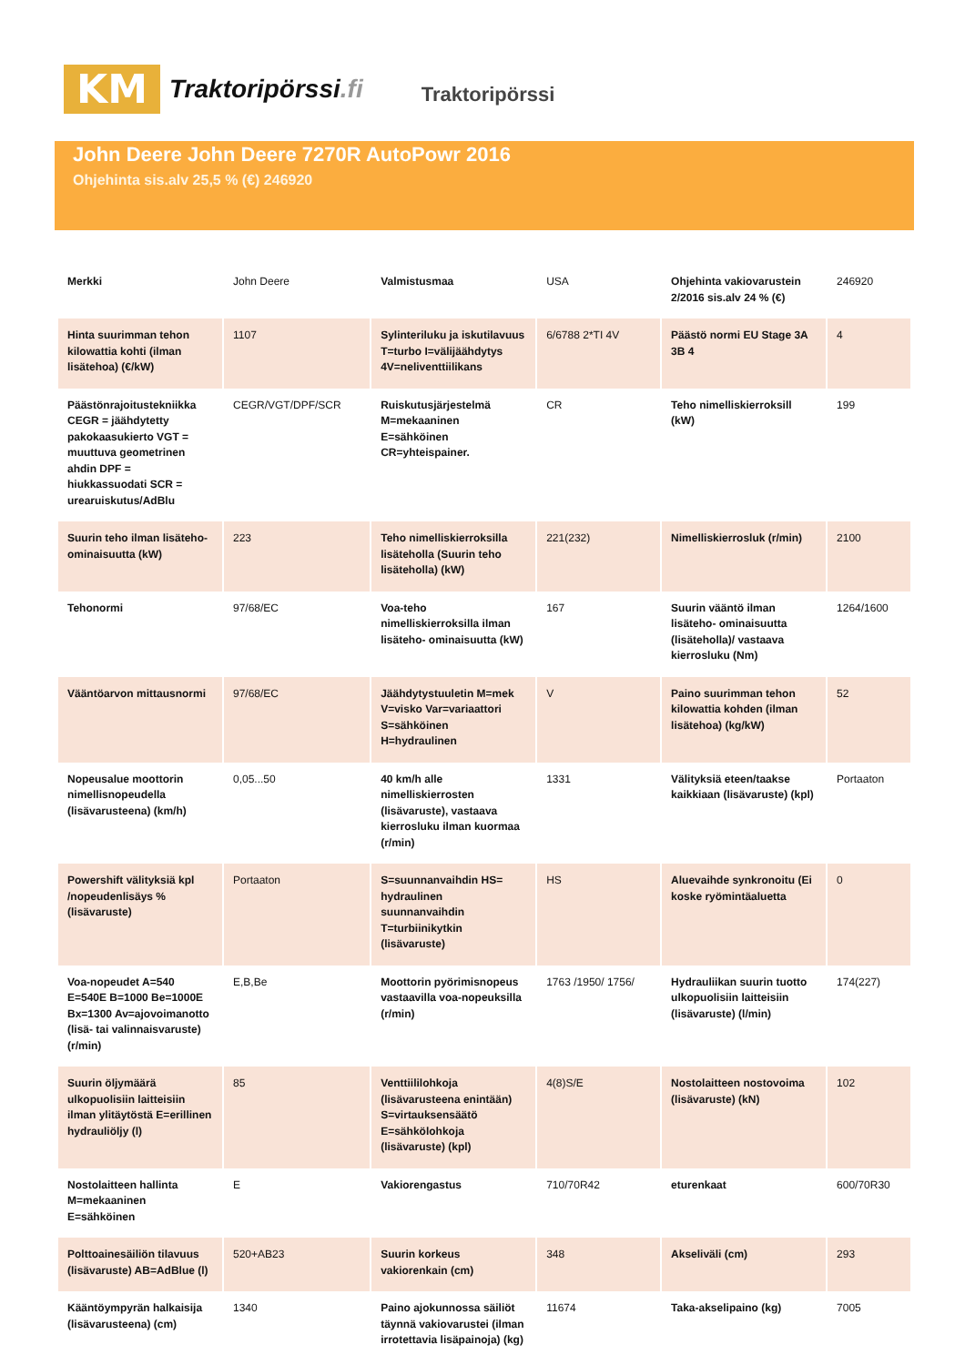KM
Traktoripörssi.fi
Traktoripörssi
John Deere John Deere 7270R AutoPowr 2016
Ohjehinta sis.alv 25,5 % (€) 246920
| Merkki | John Deere | Valmistusmaa | USA | Ohjehinta vakiovarustein 2/2016 sis.alv 24 % (€) | 246920 |
| Hinta suurimman tehon kilowattia kohti (ilman lisätehoa) (€/kW) | 1107 | Sylinteriluku ja iskutilavuus T=turbo I=välijäähdytys 4V=neliventtiilikans | 6/6788 2*TI 4V | Päästö normi EU Stage 3A 3B 4 | 4 |
| Päästönrajoitustekniikka CEGR = jäähdytetty pakokaasukierto VGT = muuttuva geometrinen ahdin DPF = hiukkassuodati SCR = urearuiskutus/AdBlu | CEGR/VGT/DPF/SCR | Ruiskutusjärjestelmä M=mekaaninen E=sähköinen CR=yhteispainer. | CR | Teho nimelliskierroksill (kW) | 199 |
| Suurin teho ilman lisäteho-ominaisuutta (kW) | 223 | Teho nimelliskierroksilla lisäteholla (Suurin teho lisäteholla) (kW) | 221(232) | Nimelliskierrosluk (r/min) | 2100 |
| Tehonormi | 97/68/EC | Voa-teho nimelliskierroksilla ilman lisäteho- ominaisuutta (kW) | 167 | Suurin vääntö ilman lisäteho- ominaisuutta (lisäteholla)/ vastaava kierrosluku (Nm) | 1264/1600 |
| Vääntöarvon mittausnormi | 97/68/EC | Jäähdytystuuletin M=mek V=visko Var=variaattori S=sähköinen H=hydraulinen | V | Paino suurimman tehon kilowattia kohden (ilman lisätehoa) (kg/kW) | 52 |
| Nopeusalue moottorin nimellisnopeudella (lisävarusteena) (km/h) | 0,05...50 | 40 km/h alle nimelliskierrosten (lisävaruste), vastaava kierrosluku ilman kuormaa (r/min) | 1331 | Välityksiä eteen/taakse kaikkiaan (lisävaruste) (kpl) | Portaaton |
| Powershift välityksiä kpl /nopeudenlisäys % (lisävaruste) | Portaaton | S=suunnanvaihdin HS= hydraulinen suunnanvaihdin T=turbiinikytkin (lisävaruste) | HS | Aluevaihde synkronoitu (Ei koske ryömintäaluetta | 0 |
| Voa-nopeudet A=540 E=540E B=1000 Be=1000E Bx=1300 Av=ajovoimanotto (lisä- tai valinnaisvaruste) (r/min) | E,B,Be | Moottorin pyörimisnopeus vastaavilla voa-nopeuksilla (r/min) | 1763 /1950/ 1756/ | Hydrauliikan suurin tuotto ulkopuolisiin laitteisiin (lisävaruste) (l/min) | 174(227) |
| Suurin öljymäärä ulkopuolisiin laitteisiin ilman ylitäytöstä E=erillinen hydrauliöljy (l) | 85 | Venttiililohkoja (lisävarusteena enintään) S=virtauksensäätö E=sähkölohkoja (lisävaruste) (kpl) | 4(8)S/E | Nostolaitteen nostovoima (lisävaruste) (kN) | 102 |
| Nostolaitteen hallinta M=mekaaninen E=sähköinen | E | Vakiorengastus | 710/70R42 | eturenkaat | 600/70R30 |
| Polttoainesäiliön tilavuus (lisävaruste) AB=AdBlue (l) | 520+AB23 | Suurin korkeus vakiorenkain (cm) | 348 | Akseliväli (cm) | 293 |
| Kääntöympyrän halkaisija (lisävarusteena) (cm) | 1340 | Paino ajokunnossa säiliöt täynnä vakiovarustei (ilman irrotettavia lisäpainoja) (kg) | 11674 | Taka-akselipaino (kg) | 7005 |